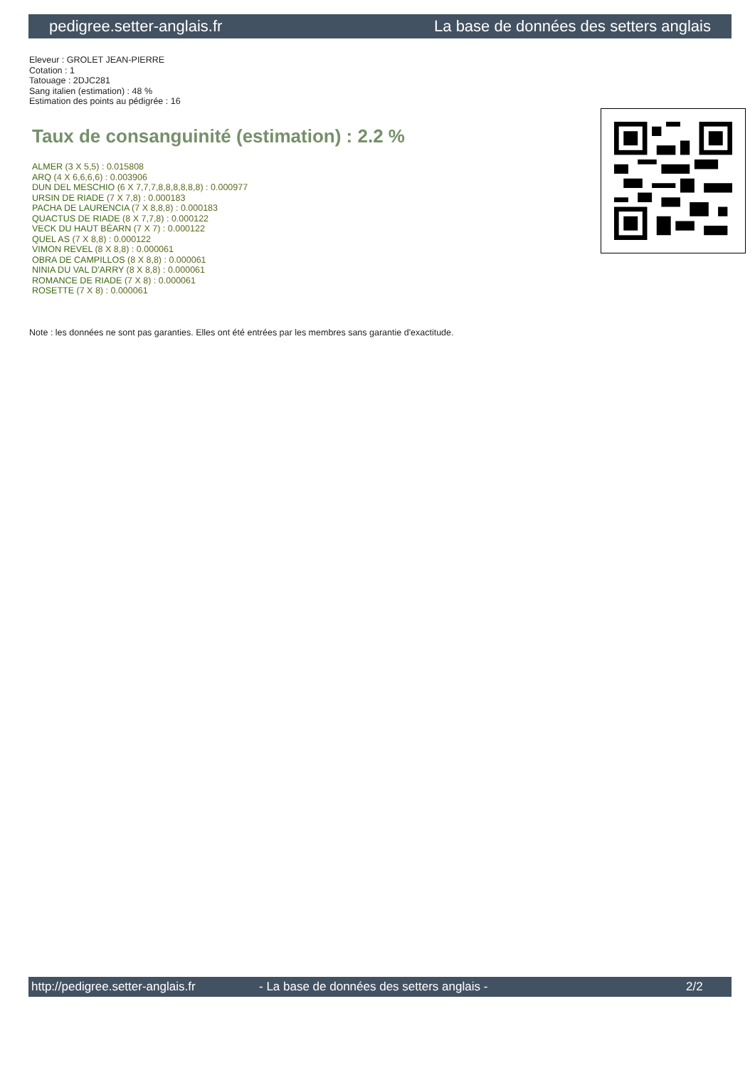pedigree.setter-anglais.fr La base de données des setters anglais
Eleveur : GROLET JEAN-PIERRE
Cotation : 1
Tatouage : 2DJC281
Sang italien (estimation) : 48 %
Estimation des points au pédigrée : 16
Taux de consanguinité (estimation) : 2.2 %
ALMER (3 X 5,5) : 0.015808
ARQ (4 X 6,6,6,6) : 0.003906
DUN DEL MESCHIO (6 X 7,7,7,8,8,8,8,8,8) : 0.000977
URSIN DE RIADE (7 X 7,8) : 0.000183
PACHA DE LAURENCIA (7 X 8,8,8) : 0.000183
QUACTUS DE RIADE (8 X 7,7,8) : 0.000122
VECK DU HAUT BÉARN (7 X 7) : 0.000122
QUEL AS (7 X 8,8) : 0.000122
VIMON REVEL (8 X 8,8) : 0.000061
OBRA DE CAMPILLOS (8 X 8,8) : 0.000061
NINIA DU VAL D'ARRY (8 X 8,8) : 0.000061
ROMANCE DE RIADE (7 X 8) : 0.000061
ROSETTE (7 X 8) : 0.000061
Note : les données ne sont pas garanties. Elles ont été entrées par les membres sans garantie d'exactitude.
http://pedigree.setter-anglais.fr - La base de données des setters anglais - 2/2